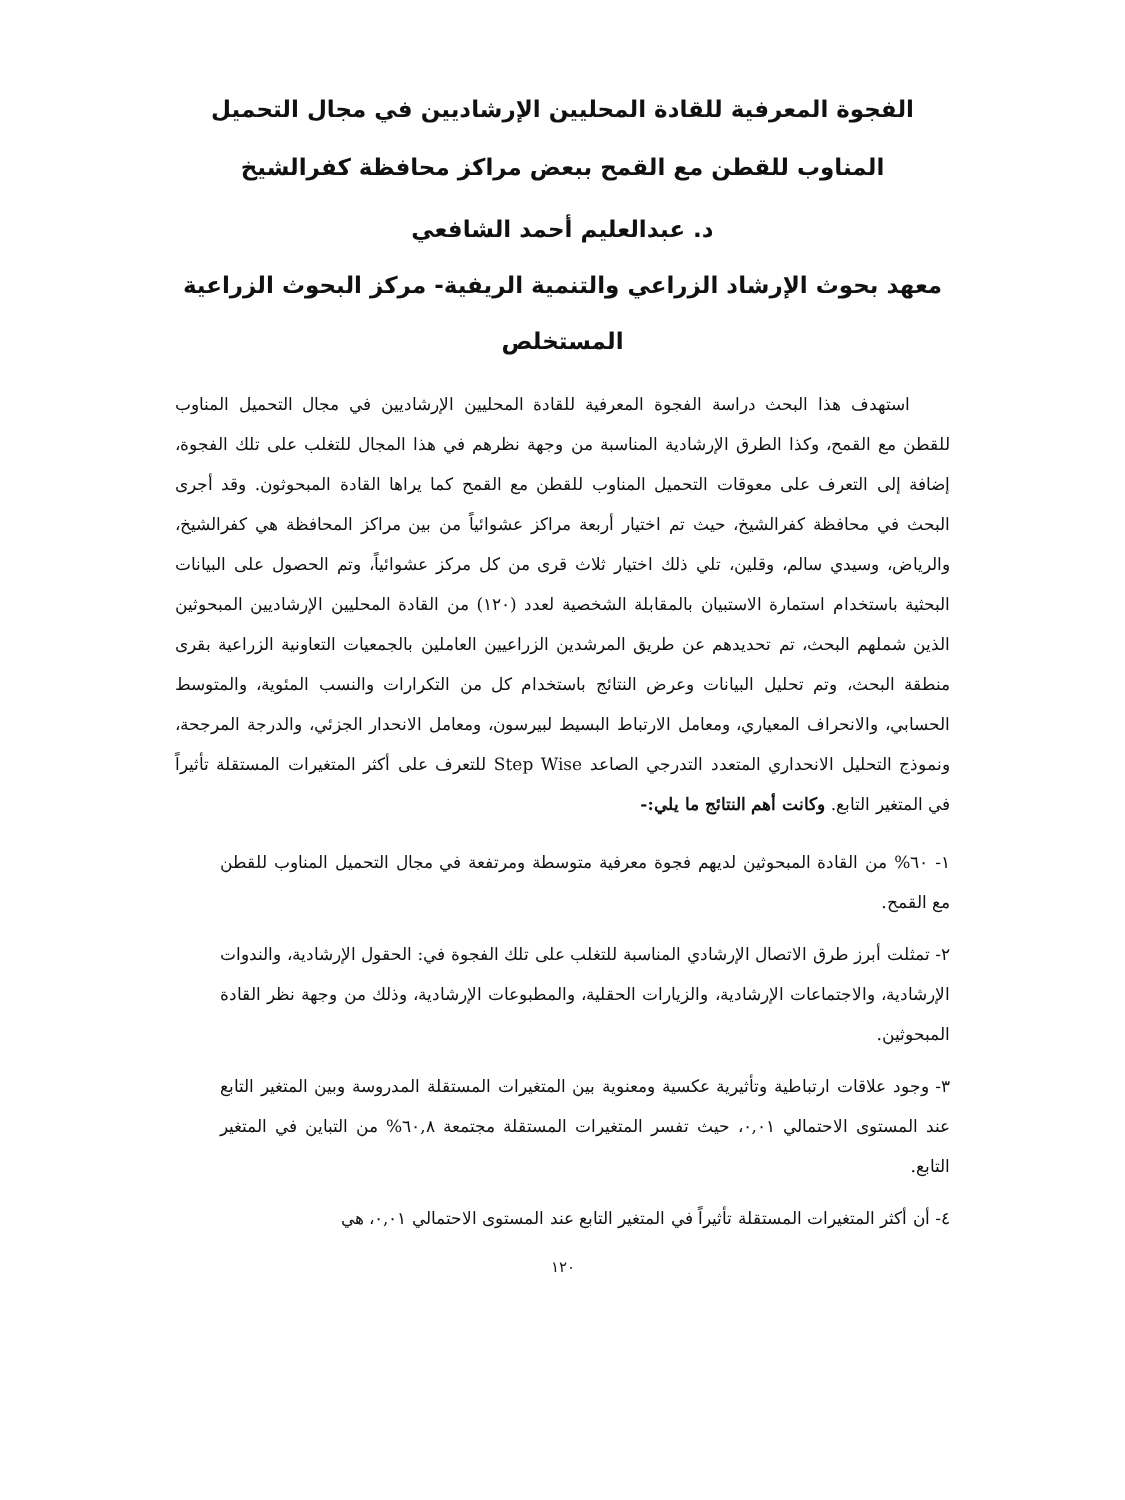الفجوة المعرفية للقادة المحليين الإرشاديين في مجال التحميل المناوب للقطن مع القمح ببعض مراكز محافظة كفرالشيخ
د. عبدالعليم أحمد الشافعي
معهد بحوث الإرشاد الزراعي والتنمية الريفية- مركز البحوث الزراعية
المستخلص
استهدف هذا البحث دراسة الفجوة المعرفية للقادة المحليين الإرشاديين في مجال التحميل المناوب للقطن مع القمح، وكذا الطرق الإرشادية المناسبة من وجهة نظرهم في هذا المجال للتغلب على تلك الفجوة، إضافة إلى التعرف على معوقات التحميل المناوب للقطن مع القمح كما يراها القادة المبحوثون. وقد أجرى البحث في محافظة كفرالشيخ، حيث تم اختيار أربعة مراكز عشوائياً من بين مراكز المحافظة هي كفرالشيخ، والرياض، وسيدي سالم، وقلين، تلي ذلك اختيار ثلاث قرى من كل مركز عشوائياً، وتم الحصول على البيانات البحثية باستخدام استمارة الاستبيان بالمقابلة الشخصية لعدد (١٢٠) من القادة المحليين الإرشاديين المبحوثين الذين شملهم البحث، تم تحديدهم عن طريق المرشدين الزراعيين العاملين بالجمعيات التعاونية الزراعية بقرى منطقة البحث، وتم تحليل البيانات وعرض النتائج باستخدام كل من التكرارات والنسب المئوية، والمتوسط الحسابي، والانحراف المعياري، ومعامل الارتباط البسيط لبيرسون، ومعامل الانحدار الجزئي، والدرجة المرجحة، ونموذج التحليل الانحداري المتعدد التدرجي الصاعد Step Wise للتعرف على أكثر المتغيرات المستقلة تأثيراً في المتغير التابع. وكانت أهم النتائج ما يلي:-
١- ٦٠% من القادة المبحوثين لديهم فجوة معرفية متوسطة ومرتفعة في مجال التحميل المناوب للقطن مع القمح.
٢- تمثلت أبرز طرق الاتصال الإرشادي المناسبة للتغلب على تلك الفجوة في: الحقول الإرشادية، والندوات الإرشادية، والاجتماعات الإرشادية، والزيارات الحقلية، والمطبوعات الإرشادية، وذلك من وجهة نظر القادة المبحوثين.
٣- وجود علاقات ارتباطية وتأثيرية عكسية ومعنوية بين المتغيرات المستقلة المدروسة وبين المتغير التابع عند المستوى الاحتمالي ٠,٠١، حيث تفسر المتغيرات المستقلة مجتمعة ٦٠,٨% من التباين في المتغير التابع.
٤- أن أكثر المتغيرات المستقلة تأثيراً في المتغير التابع عند المستوى الاحتمالي ٠,٠١، هي
١٢٠